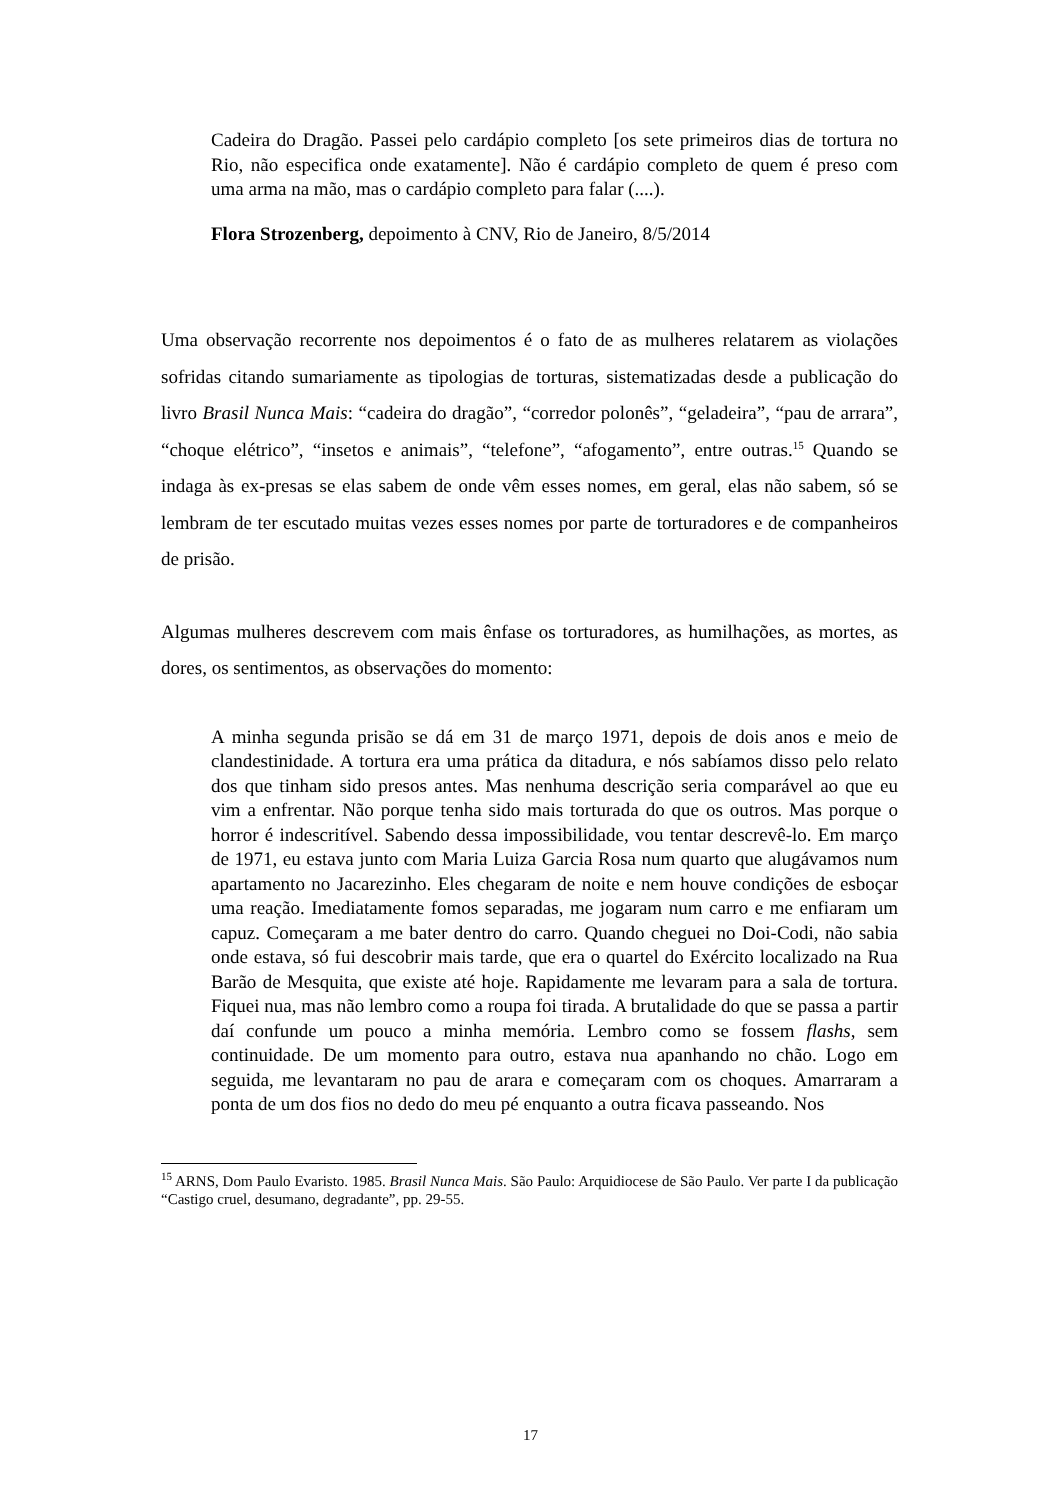Cadeira do Dragão. Passei pelo cardápio completo [os sete primeiros dias de tortura no Rio, não especifica onde exatamente]. Não é cardápio completo de quem é preso com uma arma na mão, mas o cardápio completo para falar (....).
Flora Strozenberg, depoimento à CNV, Rio de Janeiro, 8/5/2014
Uma observação recorrente nos depoimentos é o fato de as mulheres relatarem as violações sofridas citando sumariamente as tipologias de torturas, sistematizadas desde a publicação do livro Brasil Nunca Mais: “cadeira do dragão”, “corredor polonês”, “geladeira”, “pau de arrara”, “choque elétrico”, “insetos e animais”, “telefone”, “afogamento”, entre outras.<sup>15</sup> Quando se indaga às ex-presas se elas sabem de onde vêm esses nomes, em geral, elas não sabem, só se lembram de ter escutado muitas vezes esses nomes por parte de torturadores e de companheiros de prisão.
Algumas mulheres descrevem com mais ênfase os torturadores, as humilhações, as mortes, as dores, os sentimentos, as observações do momento:
A minha segunda prisão se dá em 31 de março 1971, depois de dois anos e meio de clandestinidade. A tortura era uma prática da ditadura, e nós sabíamos disso pelo relato dos que tinham sido presos antes. Mas nenhuma descrição seria comparável ao que eu vim a enfrentar. Não porque tenha sido mais torturada do que os outros. Mas porque o horror é indescritível. Sabendo dessa impossibilidade, vou tentar descrevê-lo. Em março de 1971, eu estava junto com Maria Luiza Garcia Rosa num quarto que alugávamos num apartamento no Jacarezinho. Eles chegaram de noite e nem houve condições de esboçar uma reação. Imediatamente fomos separadas, me jogaram num carro e me enfiaram um capuz. Começaram a me bater dentro do carro. Quando cheguei no Doi-Codi, não sabia onde estava, só fui descobrir mais tarde, que era o quartel do Exército localizado na Rua Barão de Mesquita, que existe até hoje. Rapidamente me levaram para a sala de tortura. Fiquei nua, mas não lembro como a roupa foi tirada. A brutalidade do que se passa a partir daí confunde um pouco a minha memória. Lembro como se fossem flashs, sem continuidade. De um momento para outro, estava nua apanhando no chão. Logo em seguida, me levantaram no pau de arara e começaram com os choques. Amarraram a ponta de um dos fios no dedo do meu pé enquanto a outra ficava passeando. Nos
<sup>15</sup> ARNS, Dom Paulo Evaristo. 1985. Brasil Nunca Mais. São Paulo: Arquidiocese de São Paulo. Ver parte I da publicação “Castigo cruel, desumano, degradante”, pp. 29-55.
17